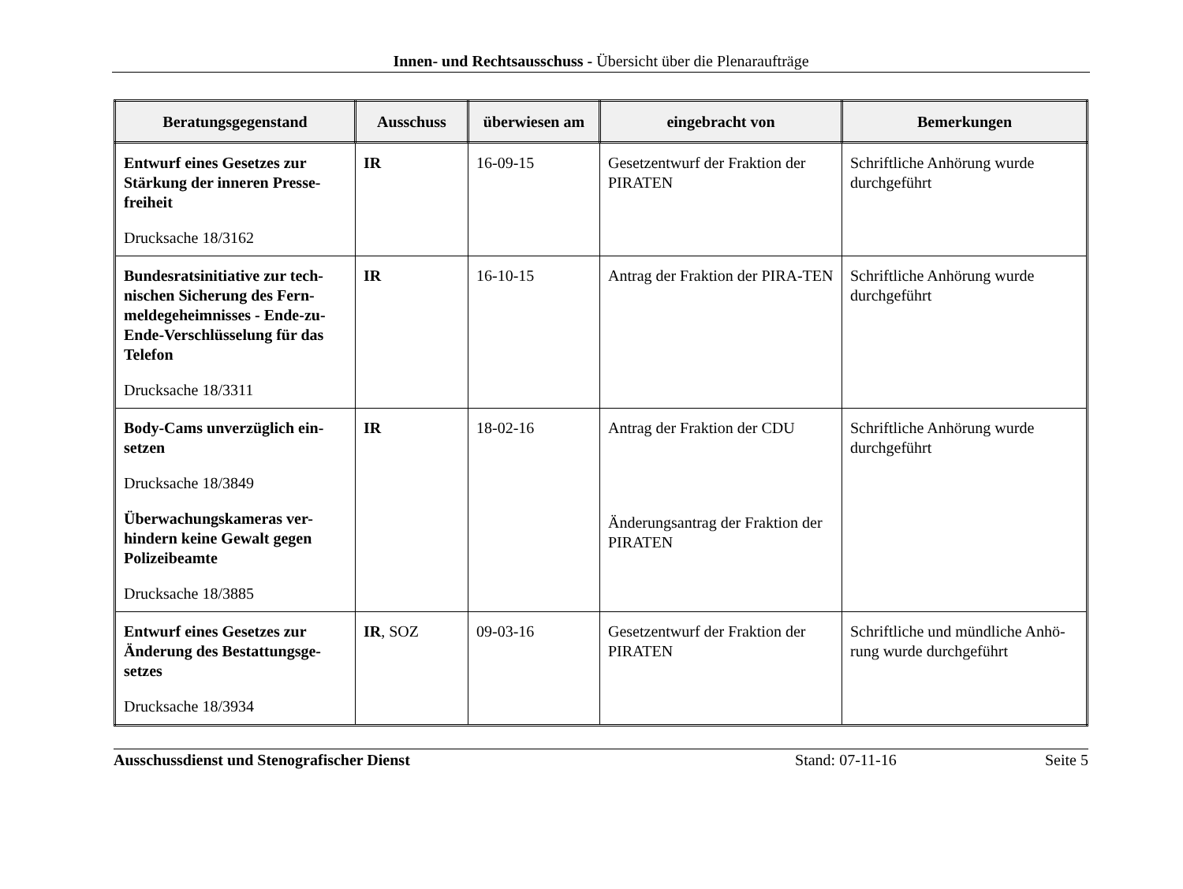Innen- und Rechtsausschuss - Übersicht über die Plenaraufträge
| Beratungsgegenstand | Ausschuss | überwiesen am | eingebracht von | Bemerkungen |
| --- | --- | --- | --- | --- |
| Entwurf eines Gesetzes zur Stärkung der inneren Presse-freiheit Drucksache 18/3162 | IR | 16-09-15 | Gesetzentwurf der Fraktion der PIRATEN | Schriftliche Anhörung wurde durchgeführt |
| Bundesratsinitiative zur tech-nischen Sicherung des Fern-meldegeheimnisses - Ende-zu-Ende-Verschlüsselung für das Telefon Drucksache 18/3311 | IR | 16-10-15 | Antrag der Fraktion der PIRA-TEN | Schriftliche Anhörung wurde durchgeführt |
| Body-Cams unverzüglich ein-setzen Drucksache 18/3849 Überwachungskameras ver-hindern keine Gewalt gegen Polizeibeamte Drucksache 18/3885 | IR | 18-02-16 | Antrag der Fraktion der CDU Änderungsantrag der Fraktion der PIRATEN | Schriftliche Anhörung wurde durchgeführt |
| Entwurf eines Gesetzes zur Änderung des Bestattungsge-setzes Drucksache 18/3934 | IR , SOZ | 09-03-16 | Gesetzentwurf der Fraktion der PIRATEN | Schriftliche und mündliche Anhö-rung wurde durchgeführt |
Ausschussdienst und Stenografischer Dienst Stand: 07-11-16 Seite 5